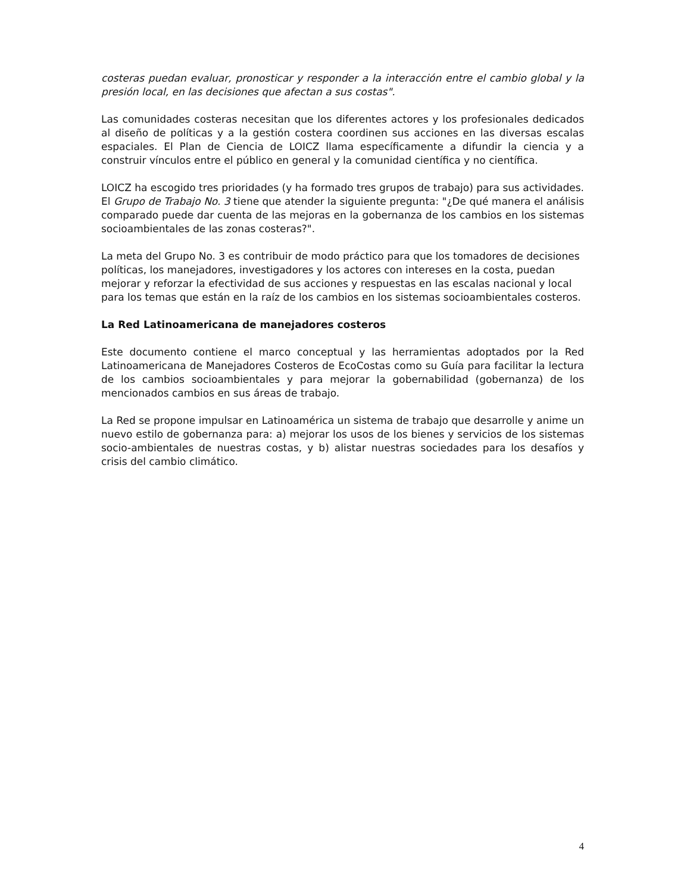costeras puedan evaluar, pronosticar y responder a la interacción entre el cambio global y la presión local, en las decisiones que afectan a sus costas".
Las comunidades costeras necesitan que los diferentes actores y los profesionales dedicados al diseño de políticas y a la gestión costera coordinen sus acciones en las diversas escalas espaciales. El Plan de Ciencia de LOICZ llama específicamente a difundir la ciencia y a construir vínculos entre el público en general y la comunidad científica y no científica.
LOICZ ha escogido tres prioridades (y ha formado tres grupos de trabajo) para sus actividades. El Grupo de Trabajo No. 3 tiene que atender la siguiente pregunta: "¿De qué manera el análisis comparado puede dar cuenta de las mejoras en la gobernanza de los cambios en los sistemas socioambientales de las zonas costeras?".
La meta del Grupo No. 3 es contribuir de modo práctico para que los tomadores de decisiones políticas, los manejadores, investigadores y los actores con intereses en la costa, puedan mejorar y reforzar la efectividad de sus acciones y respuestas en las escalas nacional y local para los temas que están en la raíz de los cambios en los sistemas socioambientales costeros.
La Red Latinoamericana de manejadores costeros
Este documento contiene el marco conceptual y las herramientas adoptados por la Red Latinoamericana de Manejadores Costeros de EcoCostas como su Guía para facilitar la lectura de los cambios socioambientales y para mejorar la gobernabilidad (gobernanza) de los mencionados cambios en sus áreas de trabajo.
La Red se propone impulsar en Latinoamérica un sistema de trabajo que desarrolle y anime un nuevo estilo de gobernanza para: a) mejorar los usos de los bienes y servicios de los sistemas socio-ambientales de nuestras costas, y b) alistar nuestras sociedades para los desafíos y crisis del cambio climático.
4